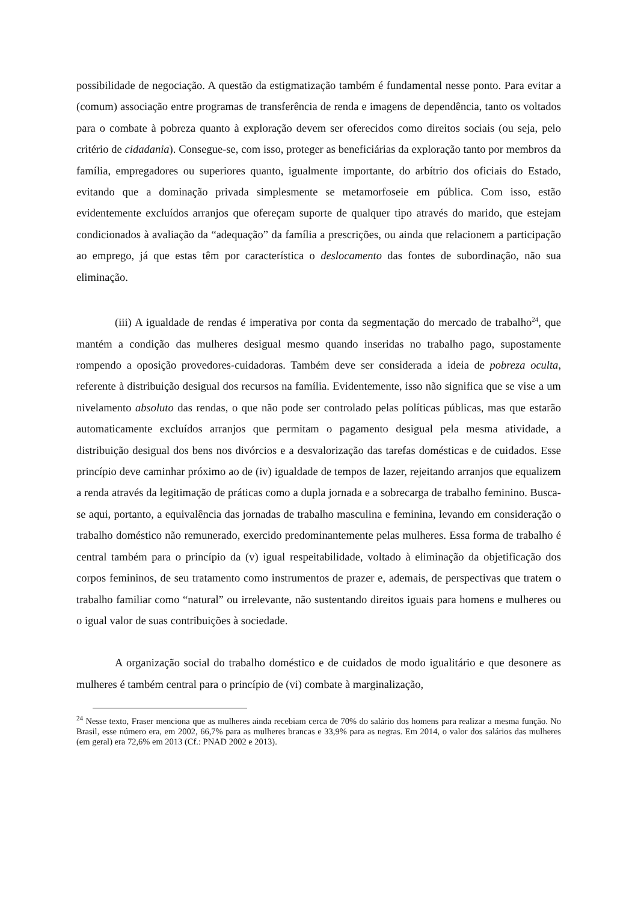possibilidade de negociação. A questão da estigmatização também é fundamental nesse ponto. Para evitar a (comum) associação entre programas de transferência de renda e imagens de dependência, tanto os voltados para o combate à pobreza quanto à exploração devem ser oferecidos como direitos sociais (ou seja, pelo critério de cidadania). Consegue-se, com isso, proteger as beneficiárias da exploração tanto por membros da família, empregadores ou superiores quanto, igualmente importante, do arbítrio dos oficiais do Estado, evitando que a dominação privada simplesmente se metamorfoseie em pública. Com isso, estão evidentemente excluídos arranjos que ofereçam suporte de qualquer tipo através do marido, que estejam condicionados à avaliação da “adequação” da família a prescrições, ou ainda que relacionem a participação ao emprego, já que estas têm por característica o deslocamento das fontes de subordinação, não sua eliminação.
(iii) A igualdade de rendas é imperativa por conta da segmentação do mercado de trabalho<sup>24</sup>, que mantém a condição das mulheres desigual mesmo quando inseridas no trabalho pago, supostamente rompendo a oposição provedores-cuidadoras. Também deve ser considerada a ideia de pobreza oculta, referente à distribuição desigual dos recursos na família. Evidentemente, isso não significa que se vise a um nivelamento absoluto das rendas, o que não pode ser controlado pelas políticas públicas, mas que estarão automaticamente excluídos arranjos que permitam o pagamento desigual pela mesma atividade, a distribuição desigual dos bens nos divórcios e a desvalorização das tarefas domésticas e de cuidados. Esse princípio deve caminhar próximo ao de (iv) igualdade de tempos de lazer, rejeitando arranjos que equalizem a renda através da legitimação de práticas como a dupla jornada e a sobrecarga de trabalho feminino. Busca-se aqui, portanto, a equivalência das jornadas de trabalho masculina e feminina, levando em consideração o trabalho doméstico não remunerado, exercido predominantemente pelas mulheres. Essa forma de trabalho é central também para o princípio da (v) igual respeitabilidade, voltado à eliminação da objetificação dos corpos femininos, de seu tratamento como instrumentos de prazer e, ademais, de perspectivas que tratem o trabalho familiar como “natural” ou irrelevante, não sustentando direitos iguais para homens e mulheres ou o igual valor de suas contribuições à sociedade.
A organização social do trabalho doméstico e de cuidados de modo igualitário e que desonere as mulheres é também central para o princípio de (vi) combate à marginalização,
<sup>24</sup> Nesse texto, Fraser menciona que as mulheres ainda recebiam cerca de 70% do salário dos homens para realizar a mesma função. No Brasil, esse número era, em 2002, 66,7% para as mulheres brancas e 33,9% para as negras. Em 2014, o valor dos salários das mulheres (em geral) era 72,6% em 2013 (Cf.: PNAD 2002 e 2013).